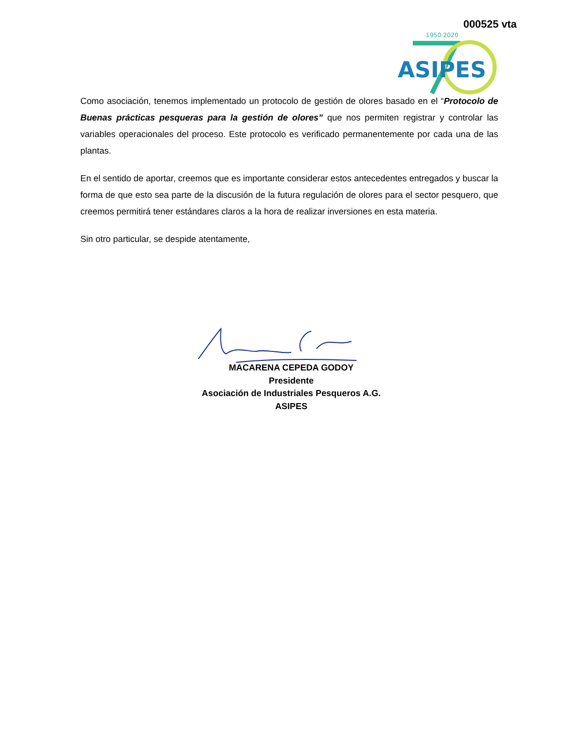000525 vta
1950·2020
ASIPES
Como asociación, tenemos implementado un protocolo de gestión de olores basado en el “Protocolo de Buenas prácticas pesqueras para la gestión de olores” que nos permiten registrar y controlar las variables operacionales del proceso. Este protocolo es verificado permanentemente por cada una de las plantas.
En el sentido de aportar, creemos que es importante considerar estos antecedentes entregados y buscar la forma de que esto sea parte de la discusión de la futura regulación de olores para el sector pesquero, que creemos permitirá tener estándares claros a la hora de realizar inversiones en esta materia.
Sin otro particular, se despide atentamente,
MACARENA CEPEDA GODOY
Presidente
Asociación de Industriales Pesqueros A.G.
ASIPES